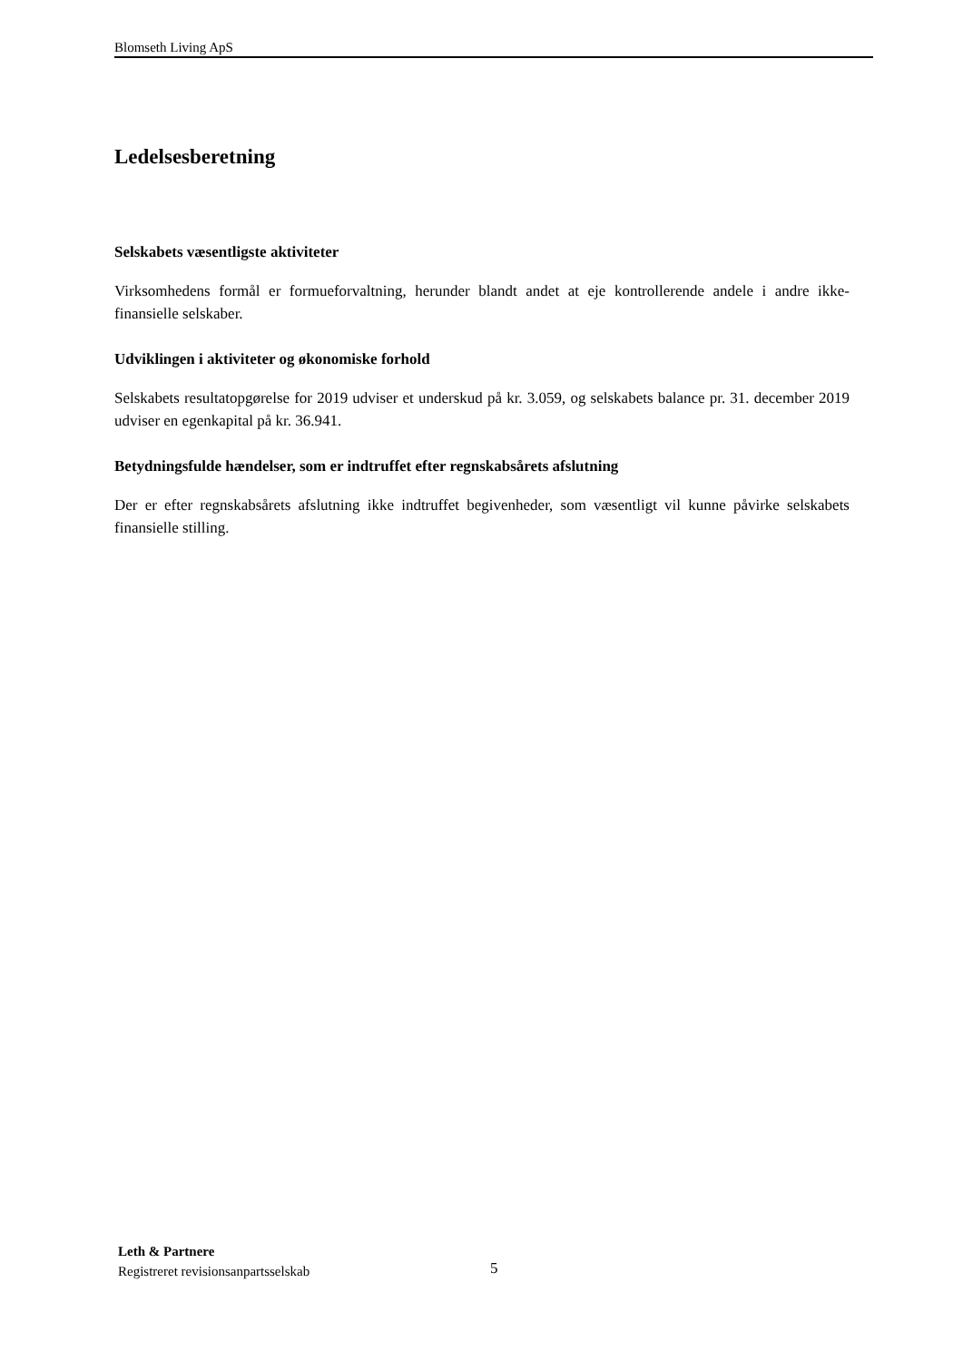Blomseth Living ApS
Ledelsesberetning
Selskabets væsentligste aktiviteter
Virksomhedens formål er formueforvaltning, herunder blandt andet at eje kontrollerende andele i andre ikke-finansielle selskaber.
Udviklingen i aktiviteter og økonomiske forhold
Selskabets resultatopgørelse for 2019 udviser et underskud på kr. 3.059, og selskabets balance pr. 31. december 2019 udviser en egenkapital på kr. 36.941.
Betydningsfulde hændelser, som er indtruffet efter regnskabsårets afslutning
Der er efter regnskabsårets afslutning ikke indtruffet begivenheder, som væsentligt vil kunne påvirke selskabets finansielle stilling.
Leth & Partnere
Registreret revisionsanpartsselskab
5